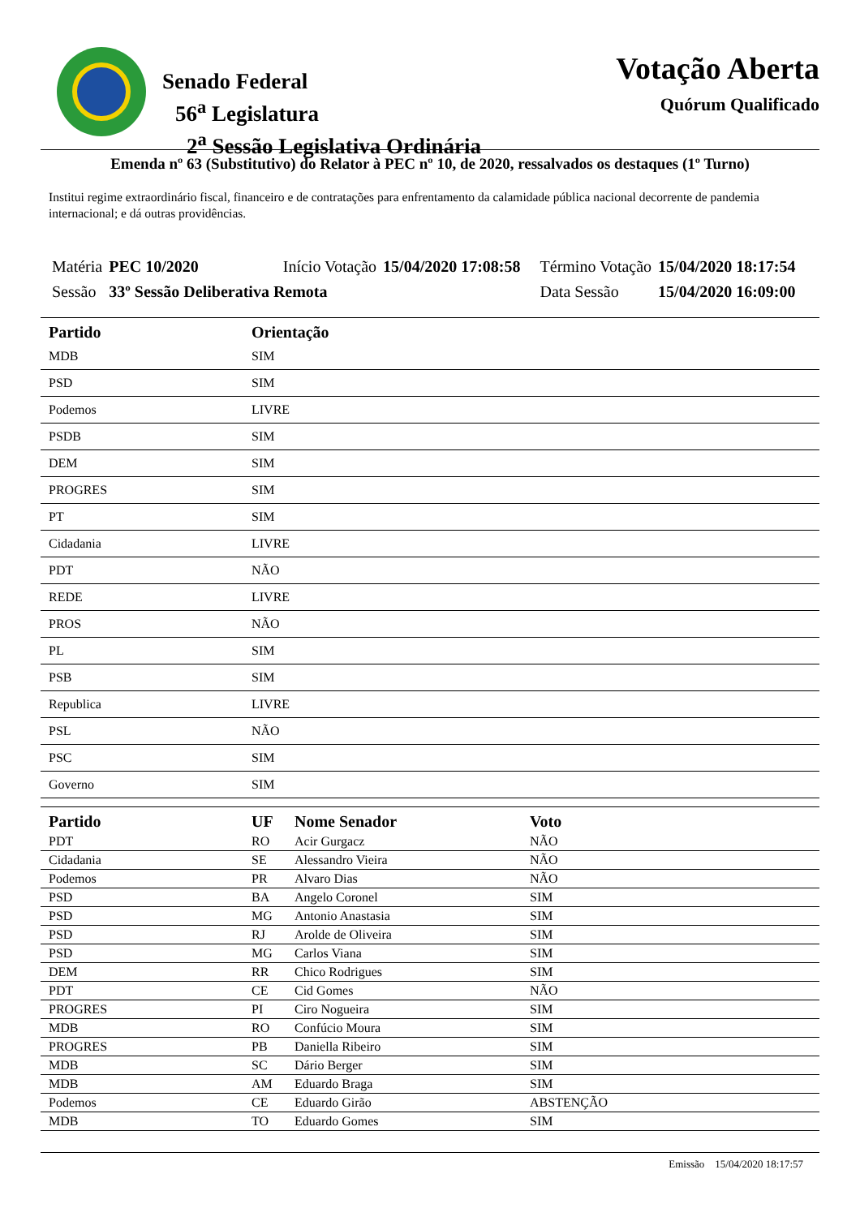Senado Federal
56<sup>a</sup> Legislatura
2<sup>a</sup> Sessão Legislativa Ordinária
Votação Aberta
Quórum Qualificado
Emenda nº 63 (Substitutivo) do Relator à PEC nº 10, de 2020, ressalvados os destaques (1º Turno)
Institui regime extraordinário fiscal, financeiro e de contratações para enfrentamento da calamidade pública nacional decorrente de pandemia internacional; e dá outras providências.
| Matéria | PEC 10/2020 | Início Votação | 15/04/2020 17:08:58 | Término Votação | 15/04/2020 18:17:54 |
| Sessão | 33º Sessão Deliberativa Remota | | | Data Sessão | 15/04/2020 16:09:00 |
| Partido | Orientação |
| --- | --- |
| MDB | SIM |
| PSD | SIM |
| Podemos | LIVRE |
| PSDB | SIM |
| DEM | SIM |
| PROGRES | SIM |
| PT | SIM |
| Cidadania | LIVRE |
| PDT | NÃO |
| REDE | LIVRE |
| PROS | NÃO |
| PL | SIM |
| PSB | SIM |
| Republica | LIVRE |
| PSL | NÃO |
| PSC | SIM |
| Governo | SIM |
| Partido | UF | Nome Senador | Voto |
| --- | --- | --- | --- |
| PDT | RO | Acir Gurgacz | NÃO |
| Cidadania | SE | Alessandro Vieira | NÃO |
| Podemos | PR | Alvaro Dias | NÃO |
| PSD | BA | Angelo Coronel | SIM |
| PSD | MG | Antonio Anastasia | SIM |
| PSD | RJ | Arolde de Oliveira | SIM |
| PSD | MG | Carlos Viana | SIM |
| DEM | RR | Chico Rodrigues | SIM |
| PDT | CE | Cid Gomes | NÃO |
| PROGRES | PI | Ciro Nogueira | SIM |
| MDB | RO | Confúcio Moura | SIM |
| PROGRES | PB | Daniella Ribeiro | SIM |
| MDB | SC | Dário Berger | SIM |
| MDB | AM | Eduardo Braga | SIM |
| Podemos | CE | Eduardo Girão | ABSTENÇÃO |
| MDB | TO | Eduardo Gomes | SIM |
Emissão 15/04/2020 18:17:57